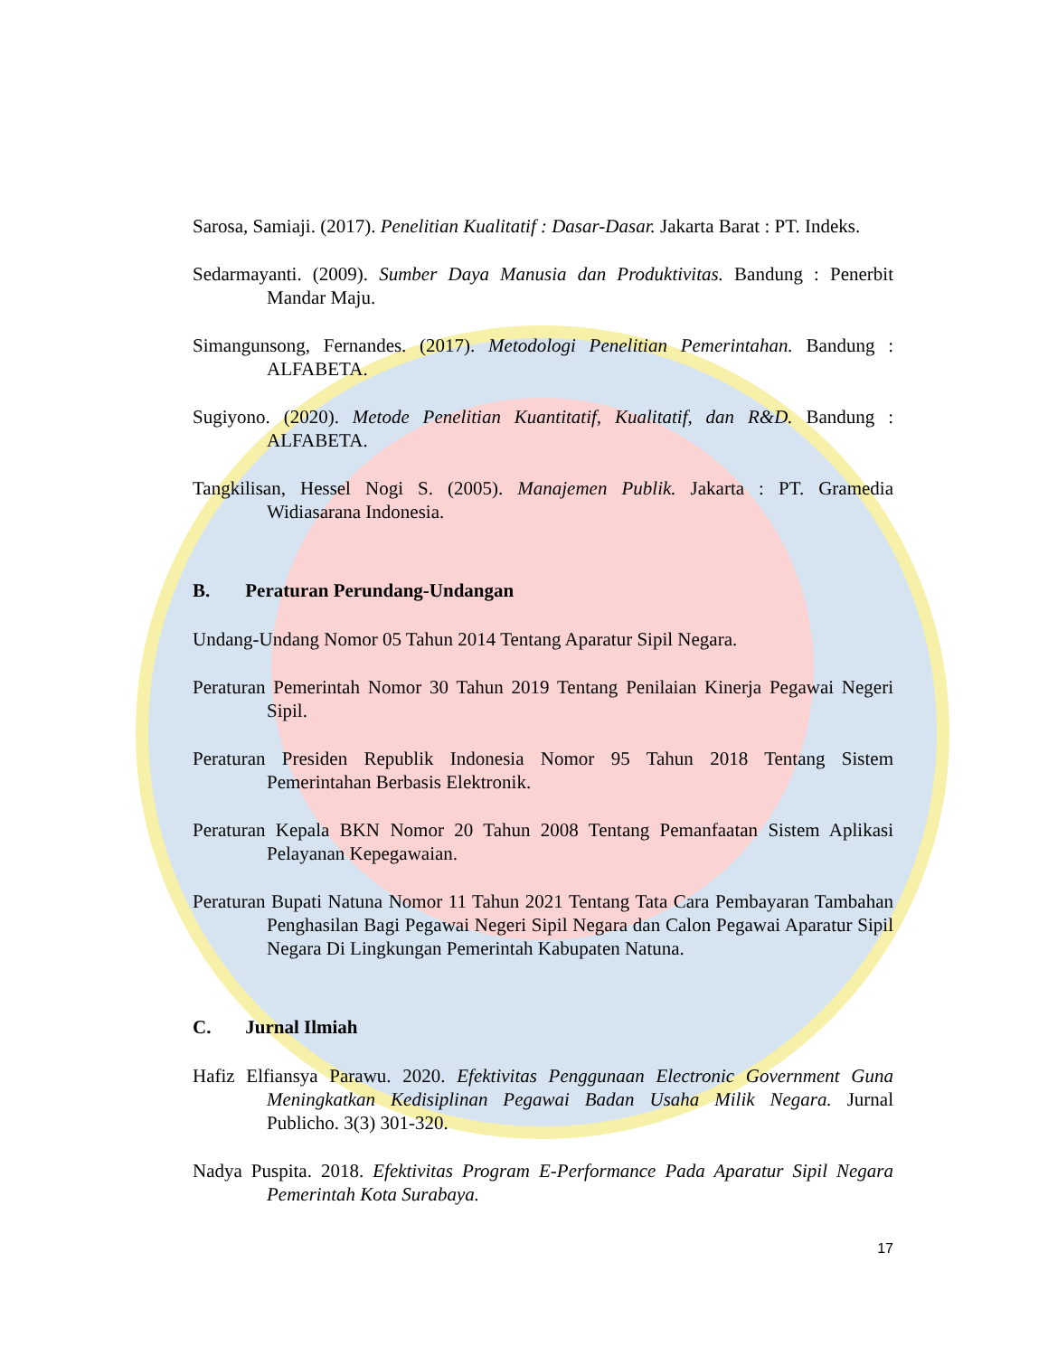Sarosa, Samiaji. (2017). Penelitian Kualitatif : Dasar-Dasar. Jakarta Barat : PT. Indeks.
Sedarmayanti. (2009). Sumber Daya Manusia dan Produktivitas. Bandung : Penerbit Mandar Maju.
Simangunsong, Fernandes. (2017). Metodologi Penelitian Pemerintahan. Bandung : ALFABETA.
Sugiyono. (2020). Metode Penelitian Kuantitatif, Kualitatif, dan R&D. Bandung : ALFABETA.
Tangkilisan, Hessel Nogi S. (2005). Manajemen Publik. Jakarta : PT. Gramedia Widiasarana Indonesia.
B. Peraturan Perundang-Undangan
Undang-Undang Nomor 05 Tahun 2014 Tentang Aparatur Sipil Negara.
Peraturan Pemerintah Nomor 30 Tahun 2019 Tentang Penilaian Kinerja Pegawai Negeri Sipil.
Peraturan Presiden Republik Indonesia Nomor 95 Tahun 2018 Tentang Sistem Pemerintahan Berbasis Elektronik.
Peraturan Kepala BKN Nomor 20 Tahun 2008 Tentang Pemanfaatan Sistem Aplikasi Pelayanan Kepegawaian.
Peraturan Bupati Natuna Nomor 11 Tahun 2021 Tentang Tata Cara Pembayaran Tambahan Penghasilan Bagi Pegawai Negeri Sipil Negara dan Calon Pegawai Aparatur Sipil Negara Di Lingkungan Pemerintah Kabupaten Natuna.
C. Jurnal Ilmiah
Hafiz Elfiansya Parawu. 2020. Efektivitas Penggunaan Electronic Government Guna Meningkatkan Kedisiplinan Pegawai Badan Usaha Milik Negara. Jurnal Publicho. 3(3) 301-320.
Nadya Puspita. 2018. Efektivitas Program E-Performance Pada Aparatur Sipil Negara Pemerintah Kota Surabaya.
17